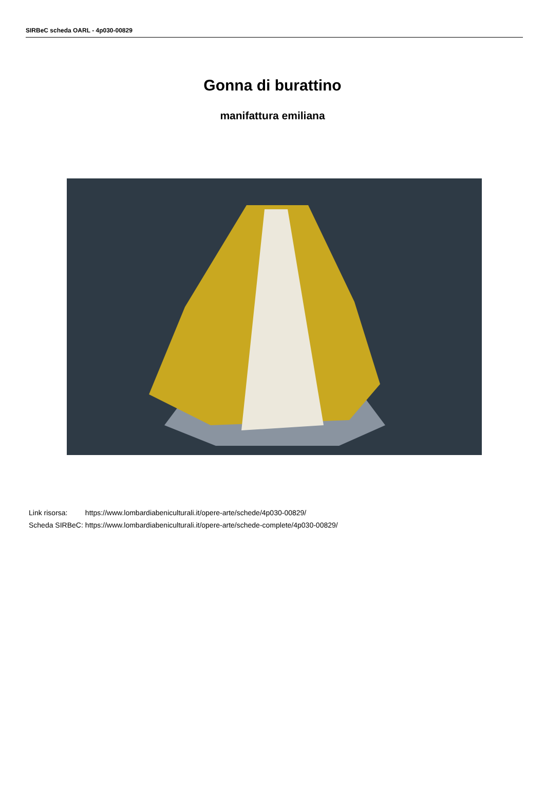SIRBeC scheda OARL - 4p030-00829
Gonna di burattino
manifattura emiliana
| Link risorsa: | https://www.lombardiabeniculturali.it/opere-arte/schede/4p030-00829/ |
| Scheda SIRBeC: | https://www.lombardiabeniculturali.it/opere-arte/schede-complete/4p030-00829/ |